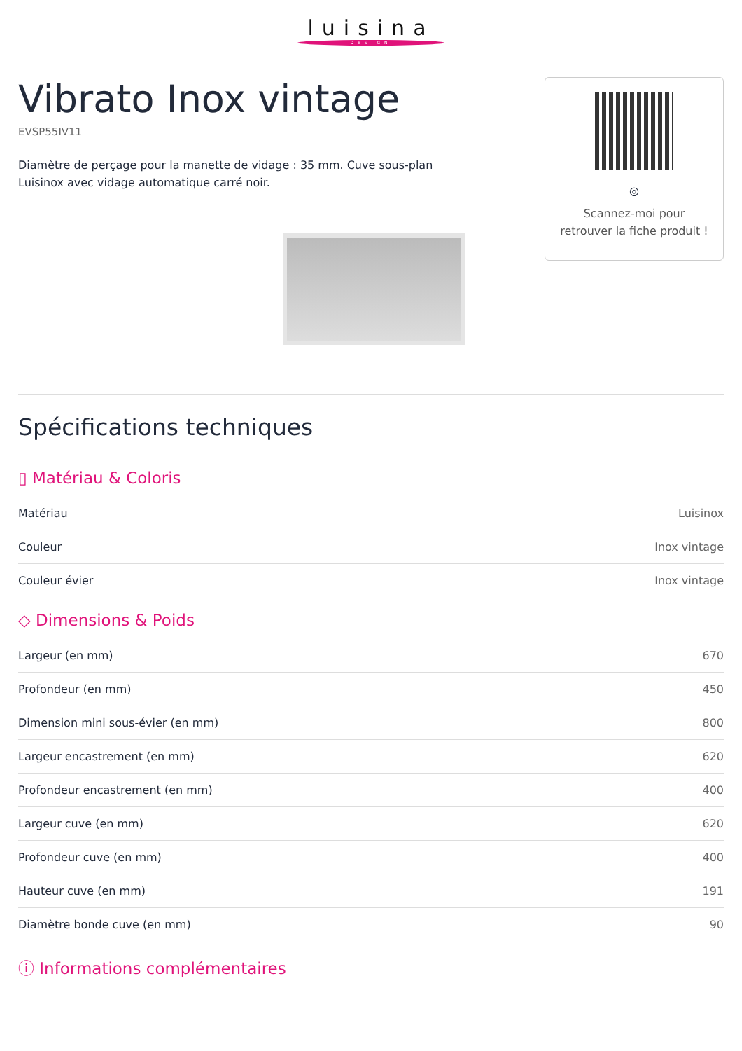luisina
DESIGN
Vibrato Inox vintage
EVSP55IV11
Diamètre de perçage pour la manette de vidage : 35 mm. Cuve sous-plan Luisinox avec vidage automatique carré noir.
◎
Scannez-moi pour
retrouver la fiche produit !
Spécifications techniques
▯ Matériau & Coloris
| Matériau | Luisinox |
| Couleur | Inox vintage |
| Couleur évier | Inox vintage |
◇ Dimensions & Poids
| Largeur (en mm) | 670 |
| Profondeur (en mm) | 450 |
| Dimension mini sous-évier (en mm) | 800 |
| Largeur encastrement (en mm) | 620 |
| Profondeur encastrement (en mm) | 400 |
| Largeur cuve (en mm) | 620 |
| Profondeur cuve (en mm) | 400 |
| Hauteur cuve (en mm) | 191 |
| Diamètre bonde cuve (en mm) | 90 |
ⓘ Informations complémentaires